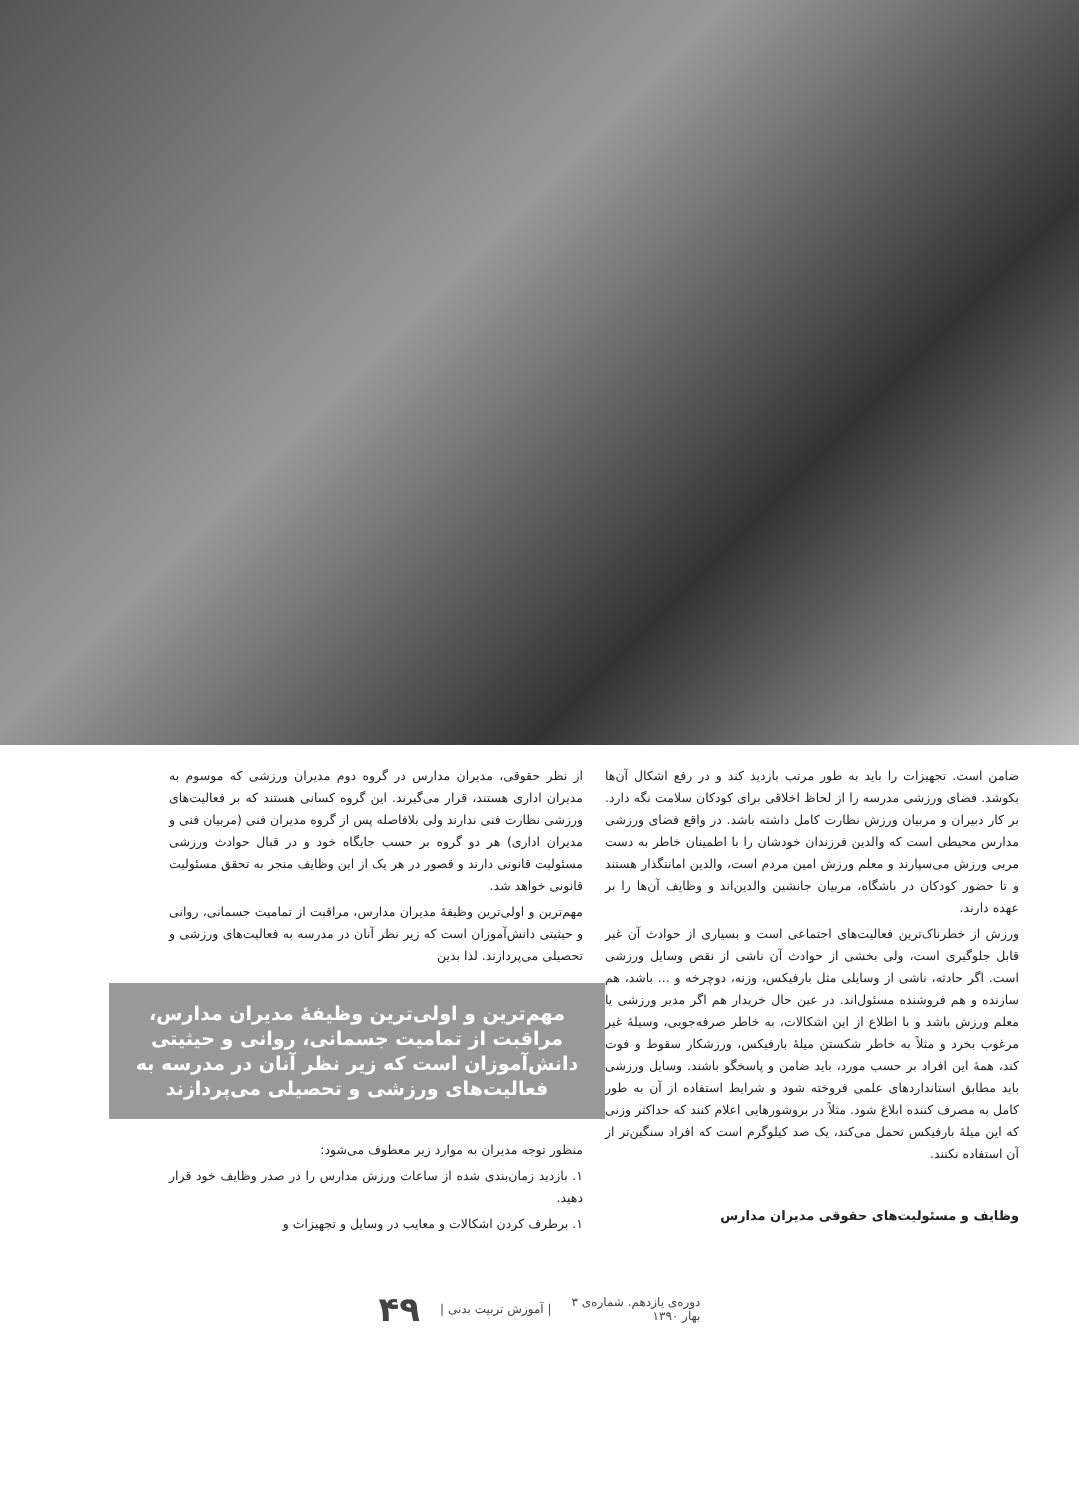ضامن است. تجهیزات را باید به طور مرتب بازدید کند و در رفع اشکال آن‌ها بکوشد. فضای ورزشی مدرسه را از لحاظ اخلاقی برای کودکان سلامت نگه دارد. بر کار دبیران و مربیان ورزش نظارت کامل داشته باشد. در واقع فضای ورزشی مدارس محیطی است که والدین فرزندان خودشان را با اطمینان خاطر به دست مربی ورزش می‌سپارند و معلم ورزش امین مردم است، والدین امانتگذار هستند و تا حضور کودکان در باشگاه، مربیان جانشین والدین‌اند و وظایف آن‌ها را بر عهده دارند.
ورزش از خطرناک‌ترین فعالیت‌های اجتماعی است و بسیاری از حوادث آن غیر قابل جلوگیری است، ولی بخشی از حوادث آن ناشی از نقص وسایل ورزشی است. اگر حادثه، ناشی از وسایلی مثل بارفیکس، وزنه، دوچرخه و ... باشد، هم سازنده و هم فروشنده مسئول‌اند. در عین حال خریدار هم اگر مدیر ورزشی یا معلم ورزش باشد و با اطلاع از این اشکالات، به خاطر صرفه‌جویی، وسیلهٔ غیر مرغوب بخرد و مثلاً به خاطر شکستن میلهٔ بارفیکس، ورزشکار سقوط و فوت کند، همهٔ این افراد بر حسب مورد، باید ضامن و پاسخگو باشند. وسایل ورزشی باید مطابق استانداردهای علمی فروخته شود و شرایط استفاده از آن به طور کامل به مصرف کننده ابلاغ شود. مثلاً در بروشورهایی اعلام کنند که حداکثر وزنی که این میلهٔ بارفیکس تحمل می‌کند، یک صد کیلوگرم است که افراد سنگین‌تر از آن استفاده نکنند.
وظایف و مسئولیت‌های حقوقی مدیران مدارس
از نظر حقوقی، مدیران مدارس در گروه دوم مدیران ورزشی که موسوم به مدیران اداری هستند، قرار می‌گیرند. این گروه کسانی هستند که بر فعالیت‌های ورزشی نظارت فنی ندارند ولی بلافاصله پس از گروه مدیران فنی (مربیان فنی و مدیران اداری) هر دو گروه بر حسب جایگاه خود و در قبال حوادث ورزشی مسئولیت قانونی دارند و قصور در هر یک از این وظایف منجر به تحقق مسئولیت قانونی خواهد شد.
مهم‌ترین و اولی‌ترین وظیفهٔ مدیران مدارس، مراقبت از تمامیت جسمانی، روانی و حیثیتی دانش‌آموزان است که زیر نظر آنان در مدرسه به فعالیت‌های ورزشی و تحصیلی می‌پردازند. لذا بدین
مهم‌ترین و اولی‌ترین وظیفهٔ مدیران مدارس، مراقبت از تمامیت جسمانی، روانی و حیثیتی دانش‌آموزان است که زیر نظر آنان در مدرسه به فعالیت‌های ورزشی و تحصیلی می‌پردازند
منظور توجه مدیران به موارد زیر معطوف می‌شود:
۱. بازدید زمان‌بندی شده از ساعات ورزش مدارس را در صدر وظایف خود قرار دهید.
۱. برطرف کردن اشکالات و معایب در وسایل و تجهیزات و
دوره‌ی یازدهم. شماره‌ی ۳
بهار ۱۳۹۰ | آموزش تربیت بدنی | ۴۹